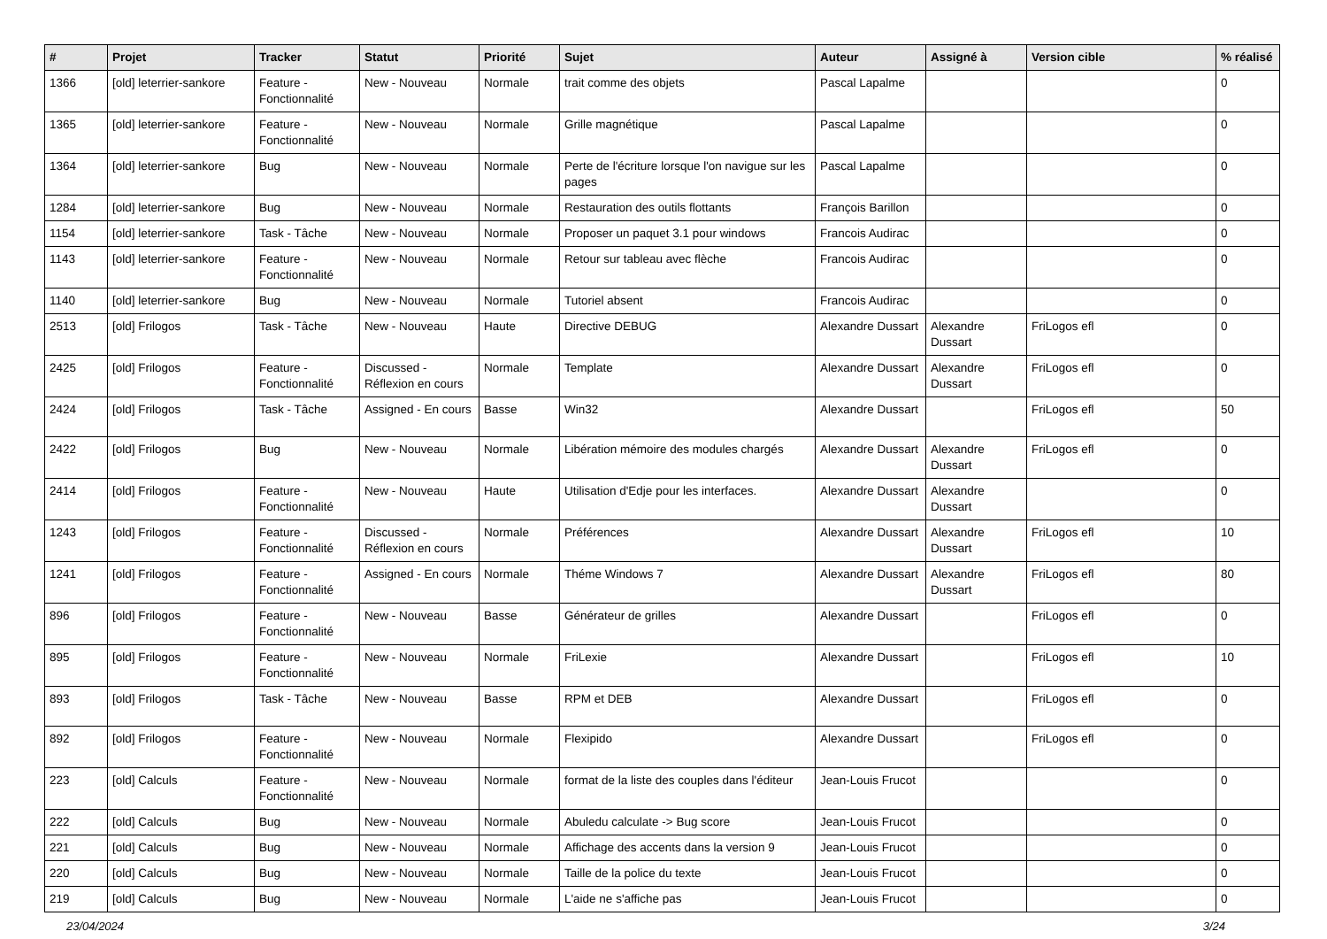| # | Projet | Tracker | Statut | Priorité | Sujet | Auteur | Assigné à | Version cible | % réalisé |
| --- | --- | --- | --- | --- | --- | --- | --- | --- | --- |
| 1366 | [old] leterrier-sankore | Feature - Fonctionnalité | New - Nouveau | Normale | trait comme des objets | Pascal Lapalme | | | 0 |
| 1365 | [old] leterrier-sankore | Feature - Fonctionnalité | New - Nouveau | Normale | Grille magnétique | Pascal Lapalme | | | 0 |
| 1364 | [old] leterrier-sankore | Bug | New - Nouveau | Normale | Perte de l'écriture lorsque l'on navigue sur les pages | Pascal Lapalme | | | 0 |
| 1284 | [old] leterrier-sankore | Bug | New - Nouveau | Normale | Restauration des outils flottants | François Barillon | | | 0 |
| 1154 | [old] leterrier-sankore | Task - Tâche | New - Nouveau | Normale | Proposer un paquet 3.1 pour windows | Francois Audirac | | | 0 |
| 1143 | [old] leterrier-sankore | Feature - Fonctionnalité | New - Nouveau | Normale | Retour sur tableau avec flèche | Francois Audirac | | | 0 |
| 1140 | [old] leterrier-sankore | Bug | New - Nouveau | Normale | Tutoriel absent | Francois Audirac | | | 0 |
| 2513 | [old] Frilogos | Task - Tâche | New - Nouveau | Haute | Directive DEBUG | Alexandre Dussart | Alexandre Dussart | FriLogos efl | 0 |
| 2425 | [old] Frilogos | Feature - Fonctionnalité | Discussed - Réflexion en cours | Normale | Template | Alexandre Dussart | Alexandre Dussart | FriLogos efl | 0 |
| 2424 | [old] Frilogos | Task - Tâche | Assigned - En cours | Basse | Win32 | Alexandre Dussart | | FriLogos efl | 50 |
| 2422 | [old] Frilogos | Bug | New - Nouveau | Normale | Libération mémoire des modules chargés | Alexandre Dussart | Alexandre Dussart | FriLogos efl | 0 |
| 2414 | [old] Frilogos | Feature - Fonctionnalité | New - Nouveau | Haute | Utilisation d'Edje pour les interfaces. | Alexandre Dussart | Alexandre Dussart | | 0 |
| 1243 | [old] Frilogos | Feature - Fonctionnalité | Discussed - Réflexion en cours | Normale | Préférences | Alexandre Dussart | Alexandre Dussart | FriLogos efl | 10 |
| 1241 | [old] Frilogos | Feature - Fonctionnalité | Assigned - En cours | Normale | Théme Windows 7 | Alexandre Dussart | Alexandre Dussart | FriLogos efl | 80 |
| 896 | [old] Frilogos | Feature - Fonctionnalité | New - Nouveau | Basse | Générateur de grilles | Alexandre Dussart | | FriLogos efl | 0 |
| 895 | [old] Frilogos | Feature - Fonctionnalité | New - Nouveau | Normale | FriLexie | Alexandre Dussart | | FriLogos efl | 10 |
| 893 | [old] Frilogos | Task - Tâche | New - Nouveau | Basse | RPM et DEB | Alexandre Dussart | | FriLogos efl | 0 |
| 892 | [old] Frilogos | Feature - Fonctionnalité | New - Nouveau | Normale | Flexipido | Alexandre Dussart | | FriLogos efl | 0 |
| 223 | [old] Calculs | Feature - Fonctionnalité | New - Nouveau | Normale | format de la liste des couples dans l'éditeur | Jean-Louis Frucot | | | 0 |
| 222 | [old] Calculs | Bug | New - Nouveau | Normale | Abuledu calculate -> Bug score | Jean-Louis Frucot | | | 0 |
| 221 | [old] Calculs | Bug | New - Nouveau | Normale | Affichage des accents dans la version 9 | Jean-Louis Frucot | | | 0 |
| 220 | [old] Calculs | Bug | New - Nouveau | Normale | Taille de la police du texte | Jean-Louis Frucot | | | 0 |
| 219 | [old] Calculs | Bug | New - Nouveau | Normale | L'aide ne s'affiche pas | Jean-Louis Frucot | | | 0 |
23/04/2024 3/24